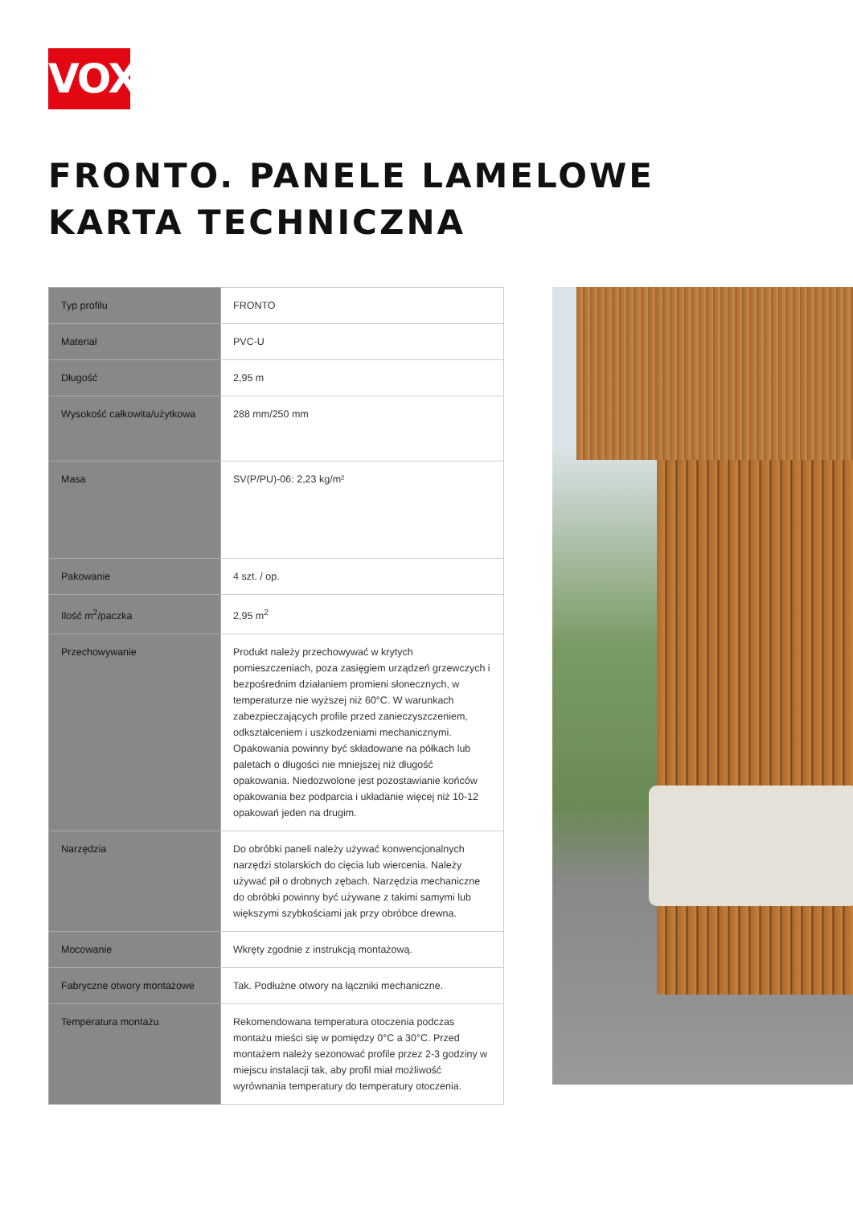VOX
FRONTO. PANELE LAMELOWE
KARTA TECHNICZNA
| Typ profilu | FRONTO |
| Materiał | PVC-U |
| Długość | 2,95 m |
| Wysokość całkowita/użytkowa | 288 mm/250 mm |
| Masa | SV(P/PU)-06: 2,23 kg/m² |
| Pakowanie | 4 szt. / op. |
| Ilość m<sup>2</sup>/paczka | 2,95 m<sup>2</sup> |
| Przechowywanie | Produkt należy przechowywać w krytych pomieszczeniach, poza zasięgiem urządzeń grzewczych i bezpośrednim działaniem promieni słonecznych, w temperaturze nie wyższej niż 60°C. W warunkach zabezpieczających profile przed zanieczyszczeniem, odkształceniem i uszkodzeniami mechanicznymi. Opakowania powinny być składowane na półkach lub paletach o długości nie mniejszej niż długość opakowania. Niedozwolone jest pozostawianie końców opakowania bez podparcia i układanie więcej niż 10-12 opakowań jeden na drugim. |
| Narzędzia | Do obróbki paneli należy używać konwencjonalnych narzędzi stolarskich do cięcia lub wiercenia. Należy używać pił o drobnych zębach. Narzędzia mechaniczne do obróbki powinny być używane z takimi samymi lub większymi szybkościami jak przy obróbce drewna. |
| Mocowanie | Wkręty zgodnie z instrukcją montażową. |
| Fabryczne otwory montażowe | Tak. Podłużne otwory na łączniki mechaniczne. |
| Temperatura montażu | Rekomendowana temperatura otoczenia podczas montażu mieści się w pomiędzy 0°C a 30°C. Przed montażem należy sezonować profile przez 2-3 godziny w miejscu instalacji tak, aby profil miał możliwość wyrównania temperatury do temperatury otoczenia. |